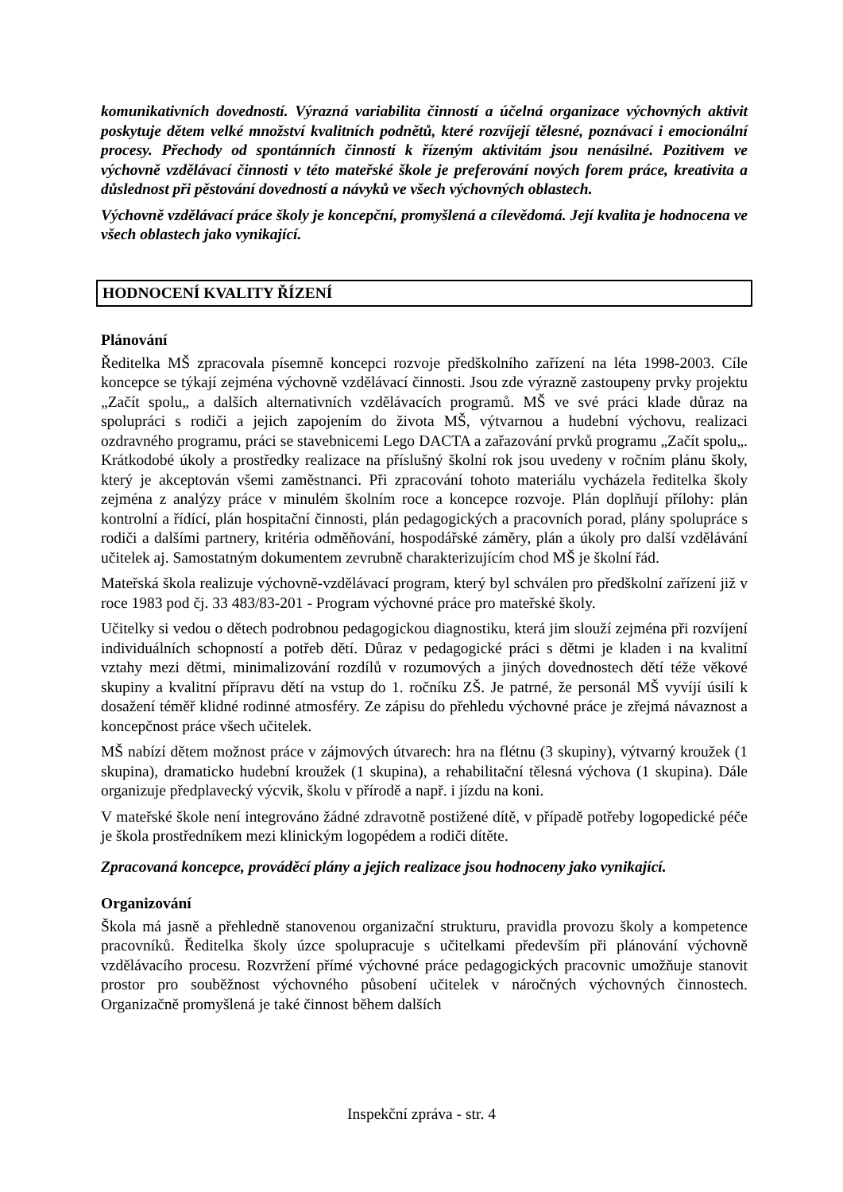komunikativních dovedností. Výrazná variabilita činností a účelná organizace výchovných aktivit poskytuje dětem velké množství kvalitních podnětů, které rozvíjejí tělesné, poznávací i emocionální procesy. Přechody od spontánních činností k řízeným aktivitám jsou nenásilné. Pozitivem ve výchovně vzdělávací činnosti v této mateřské škole je preferování nových forem práce, kreativita a důslednost při pěstování dovedností a návyků ve všech výchovných oblastech.
Výchovně vzdělávací práce školy je koncepční, promyšlená a cílevědomá. Její kvalita je hodnocena ve všech oblastech jako vynikající.
HODNOCENÍ KVALITY ŘÍZENÍ
Plánování
Ředitelka MŠ zpracovala písemně koncepci rozvoje předškolního zařízení na léta 1998-2003. Cíle koncepce se týkají zejména výchovně vzdělávací činnosti. Jsou zde výrazně zastoupeny prvky projektu „Začít spolu„ a dalších alternativních vzdělávacích programů. MŠ ve své práci klade důraz na spolupráci s rodiči a jejich zapojením do života MŠ, výtvarnou a hudební výchovu, realizaci ozdravného programu, práci se stavebnicemi Lego DACTA a zařazování prvků programu „Začít spolu„. Krátkodobé úkoly a prostředky realizace na příslušný školní rok jsou uvedeny v ročním plánu školy, který je akceptován všemi zaměstnanci. Při zpracování tohoto materiálu vycházela ředitelka školy zejména z analýzy práce v minulém školním roce a koncepce rozvoje. Plán doplňují přílohy: plán kontrolní a řídící, plán hospitační činnosti, plán pedagogických a pracovních porad, plány spolupráce s rodiči a dalšími partnery, kritéria odměňování, hospodářské záměry, plán a úkoly pro další vzdělávání učitelek aj. Samostatným dokumentem zevrubně charakterizujícím chod MŠ je školní řád.
Mateřská škola realizuje výchovně-vzdělávací program, který byl schválen pro předškolní zařízení již v roce 1983 pod čj. 33 483/83-201 - Program výchovné práce pro mateřské školy.
Učitelky si vedou o dětech podrobnou pedagogickou diagnostiku, která jim slouží zejména při rozvíjení individuálních schopností a potřeb dětí. Důraz v pedagogické práci s dětmi je kladen i na kvalitní vztahy mezi dětmi, minimalizování rozdílů v rozumových a jiných dovednostech dětí téže věkové skupiny a kvalitní přípravu dětí na vstup do 1. ročníku ZŠ. Je patrné, že personál MŠ vyvíjí úsilí k dosažení téměř klidné rodinné atmosféry. Ze zápisu do přehledu výchovné práce je zřejmá návaznost a koncepčnost práce všech učitelek.
MŠ nabízí dětem možnost práce v zájmových útvarech: hra na flétnu (3 skupiny), výtvarný kroužek (1 skupina), dramaticko hudební kroužek (1 skupina), a rehabilitační tělesná výchova (1 skupina). Dále organizuje předplavecký výcvik, školu v přírodě a např. i jízdu na koni.
V mateřské škole není integrováno žádné zdravotně postižené dítě, v případě potřeby logopedické péče je škola prostředníkem mezi klinickým logopédem a rodiči dítěte.
Zpracovaná koncepce, prováděcí plány a jejich realizace jsou hodnoceny jako vynikající.
Organizování
Škola má jasně a přehledně stanovenou organizační strukturu, pravidla provozu školy a kompetence pracovníků. Ředitelka školy úzce spolupracuje s učitelkami především při plánování výchovně vzdělávacího procesu. Rozvržení přímé výchovné práce pedagogických pracovnic umožňuje stanovit prostor pro souběžnost výchovného působení učitelek v náročných výchovných činnostech. Organizačně promyšlená je také činnost během dalších
Inspekční zpráva - str. 4